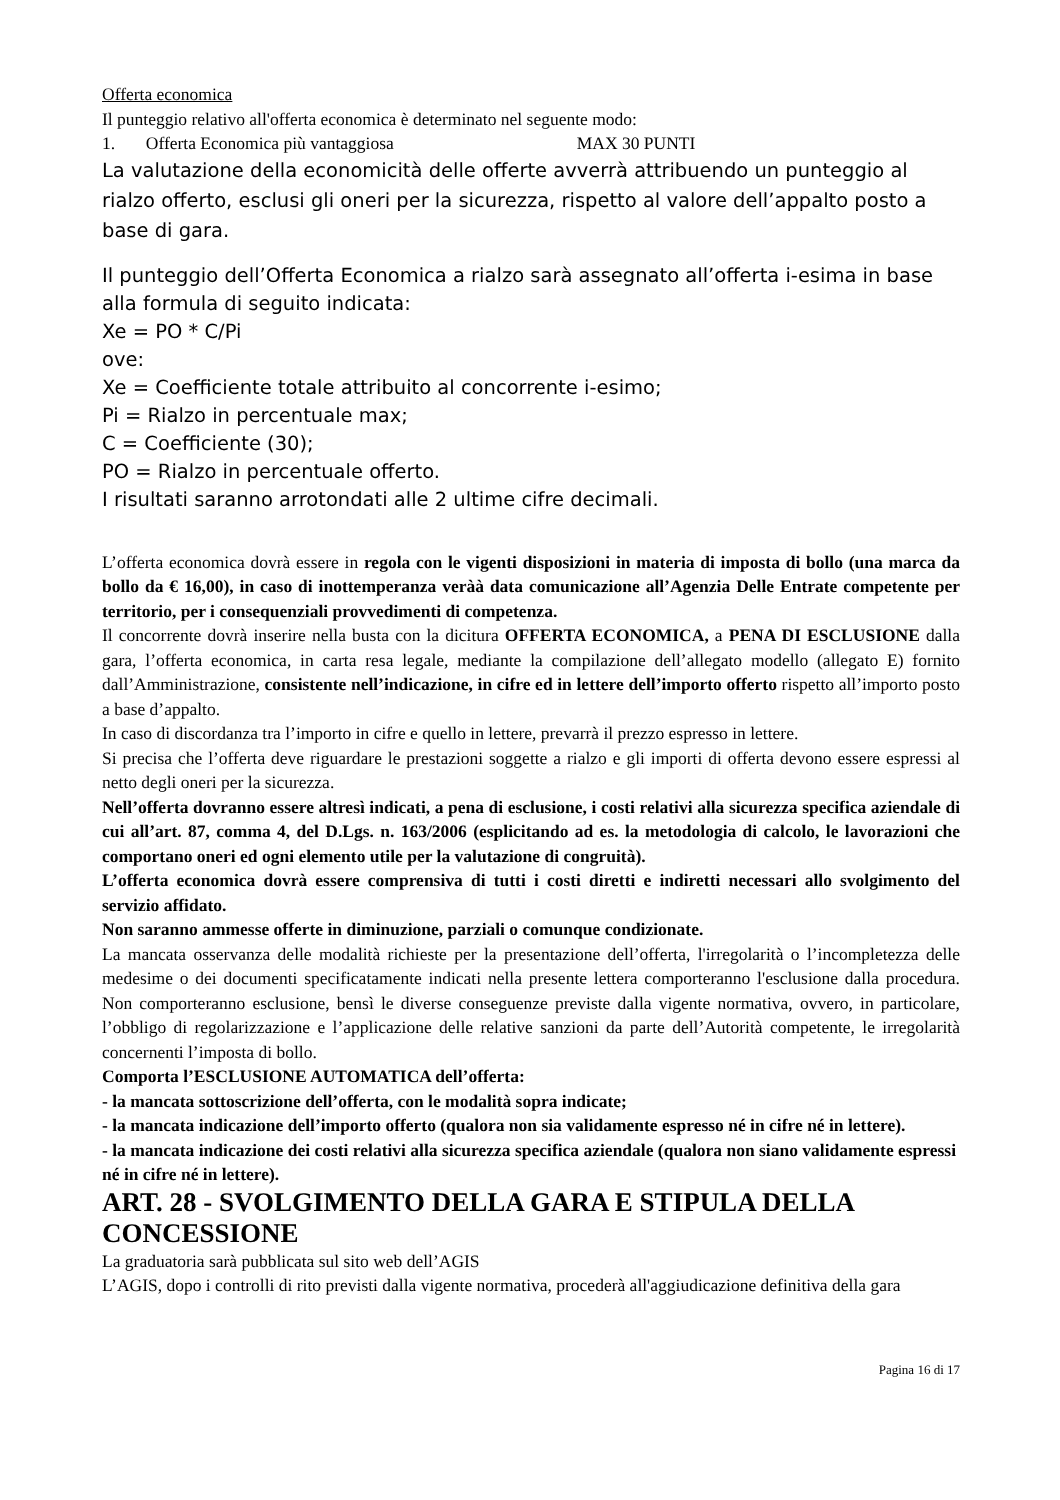Offerta economica
Il punteggio relativo all'offerta economica è determinato nel seguente modo:
1. Offerta Economica più vantaggiosa MAX 30 PUNTI
La valutazione della economicità delle offerte avverrà attribuendo un punteggio al rialzo offerto, esclusi gli oneri per la sicurezza, rispetto al valore dell’appalto posto a base di gara.
Il punteggio dell’Offerta Economica a rialzo sarà assegnato all’offerta i-esima in base alla formula di seguito indicata:
Xe = PO * C/Pi
ove:
Xe = Coefficiente totale attribuito al concorrente i-esimo;
Pi = Rialzo in percentuale max;
C = Coefficiente (30);
PO = Rialzo in percentuale offerto.
I risultati saranno arrotondati alle 2 ultime cifre decimali.
L’offerta economica dovrà essere in regola con le vigenti disposizioni in materia di imposta di bollo (una marca da bollo da € 16,00), in caso di inottemperanza veràà data comunicazione all’Agenzia Delle Entrate competente per territorio, per i consequenziali provvedimenti di competenza.
Il concorrente dovrà inserire nella busta con la dicitura OFFERTA ECONOMICA, a PENA DI ESCLUSIONE dalla gara, l’offerta economica, in carta resa legale, mediante la compilazione dell’allegato modello (allegato E) fornito dall’Amministrazione, consistente nell’indicazione, in cifre ed in lettere dell’importo offerto rispetto all’importo posto a base d’appalto.
In caso di discordanza tra l’importo in cifre e quello in lettere, prevarrà il prezzo espresso in lettere.
Si precisa che l’offerta deve riguardare le prestazioni soggette a rialzo e gli importi di offerta devono essere espressi al netto degli oneri per la sicurezza.
Nell’offerta dovranno essere altresì indicati, a pena di esclusione, i costi relativi alla sicurezza specifica aziendale di cui all’art. 87, comma 4, del D.Lgs. n. 163/2006 (esplicitando ad es. la metodologia di calcolo, le lavorazioni che comportano oneri ed ogni elemento utile per la valutazione di congruità).
L’offerta economica dovrà essere comprensiva di tutti i costi diretti e indiretti necessari allo svolgimento del servizio affidato.
Non saranno ammesse offerte in diminuzione, parziali o comunque condizionate.
La mancata osservanza delle modalità richieste per la presentazione dell’offerta, l'irregolarità o l’incompletezza delle medesime o dei documenti specificatamente indicati nella presente lettera comporteranno l'esclusione dalla procedura. Non comporteranno esclusione, bensì le diverse conseguenze previste dalla vigente normativa, ovvero, in particolare, l’obbligo di regolarizzazione e l’applicazione delle relative sanzioni da parte dell’Autorità competente, le irregolarità concernenti l’imposta di bollo.
Comporta l’ESCLUSIONE AUTOMATICA dell’offerta:
- la mancata sottoscrizione dell’offerta, con le modalità sopra indicate;
- la mancata indicazione dell’importo offerto (qualora non sia validamente espresso né in cifre né in lettere).
- la mancata indicazione dei costi relativi alla sicurezza specifica aziendale (qualora non siano validamente espressi né in cifre né in lettere).
ART. 28 - SVOLGIMENTO DELLA GARA E STIPULA DELLA CONCESSIONE
La graduatoria sarà pubblicata sul sito web dell’AGIS
L’AGIS, dopo i controlli di rito previsti dalla vigente normativa, procederà all'aggiudicazione definitiva della gara
Pagina 16 di 17